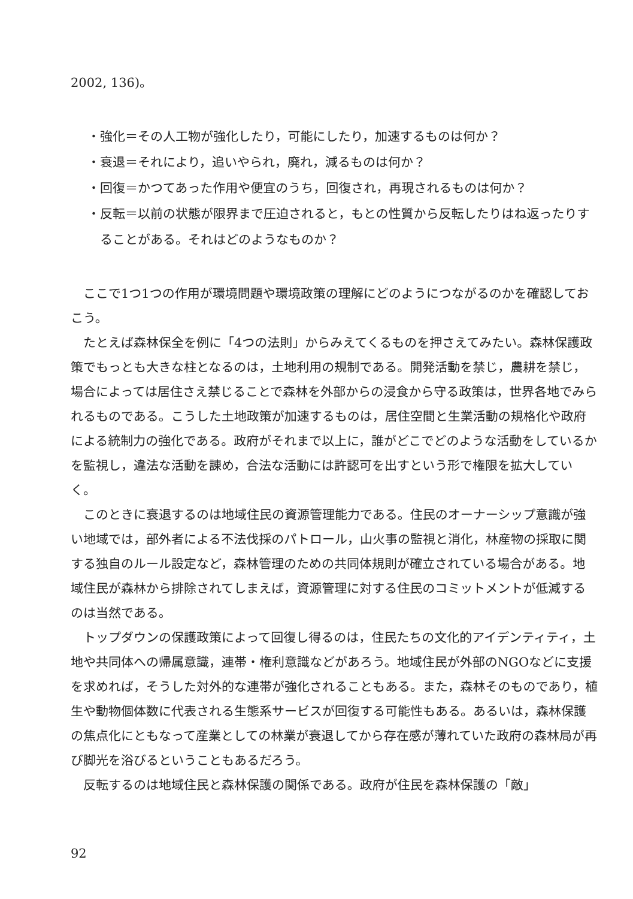2002, 136)。
・強化＝その人工物が強化したり，可能にしたり，加速するものは何か？
・衰退＝それにより，追いやられ，廃れ，減るものは何か？
・回復＝かつてあった作用や便宜のうち，回復され，再現されるものは何か？
・反転＝以前の状態が限界まで圧迫されると，もとの性質から反転したりはね返ったりすることがある。それはどのようなものか？
ここで1つ1つの作用が環境問題や環境政策の理解にどのようにつながるのかを確認しておこう。
たとえば森林保全を例に「4つの法則」からみえてくるものを押さえてみたい。森林保護政策でもっとも大きな柱となるのは，土地利用の規制である。開発活動を禁じ，農耕を禁じ，場合によっては居住さえ禁じることで森林を外部からの浸食から守る政策は，世界各地でみられるものである。こうした土地政策が加速するものは，居住空間と生業活動の規格化や政府による統制力の強化である。政府がそれまで以上に，誰がどこでどのような活動をしているかを監視し，違法な活動を諌め，合法な活動には許認可を出すという形で権限を拡大していく。
このときに衰退するのは地域住民の資源管理能力である。住民のオーナーシップ意識が強い地域では，部外者による不法伐採のパトロール，山火事の監視と消化，林産物の採取に関する独自のルール設定など，森林管理のための共同体規則が確立されている場合がある。地域住民が森林から排除されてしまえば，資源管理に対する住民のコミットメントが低減するのは当然である。
トップダウンの保護政策によって回復し得るのは，住民たちの文化的アイデンティティ，土地や共同体への帰属意識，連帯・権利意識などがあろう。地域住民が外部のNGOなどに支援を求めれば，そうした対外的な連帯が強化されることもある。また，森林そのものであり，植生や動物個体数に代表される生態系サービスが回復する可能性もある。あるいは，森林保護の焦点化にともなって産業としての林業が衰退してから存在感が薄れていた政府の森林局が再び脚光を浴びるということもあるだろう。
反転するのは地域住民と森林保護の関係である。政府が住民を森林保護の「敵」
92